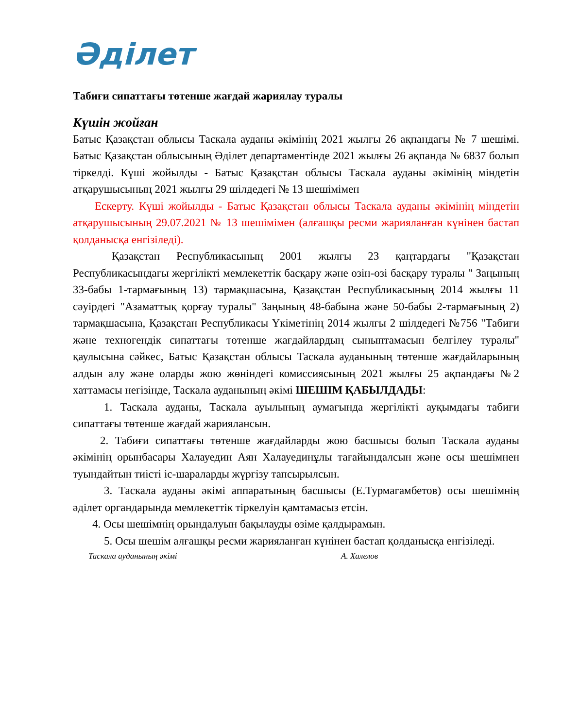Әділет
Табиғи сипаттағы төтенше жағдай жариялау туралы
Күшін жойған
Батыс Қазақстан облысы Таскала ауданы әкімінің 2021 жылғы 26 ақпандағы № 7 шешімі. Батыс Қазақстан облысының Әділет департаментінде 2021 жылғы 26 ақпанда № 6837 болып тіркелді. Күші жойылды - Батыс Қазақстан облысы Таскала ауданы әкімінің міндетін атқарушысының 2021 жылғы 29 шілдедегі № 13 шешімімен
Ескерту. Күші жойылды - Батыс Қазақстан облысы Таскала ауданы әкімінің міндетін атқарушысының 29.07.2021 № 13 шешімімен (алғашқы ресми жарияланған күнінен бастап қолданысқа енгізіледі).
Қазақстан Республикасының 2001 жылғы 23 қаңтардағы "Қазақстан Республикасындағы жергілікті мемлекеттік басқару және өзін-өзі басқару туралы " Заңының 33-бабы 1-тармағының 13) тармақшасына, Қазақстан Республикасының 2014 жылғы 11 сәуірдегі "Азаматтық қорғау туралы" Заңының 48-бабына және 50-бабы 2-тармағының 2) тармақшасына, Қазақстан Республикасы Үкіметінің 2014 жылғы 2 шілдедегі №756 "Табиғи және техногендік сипаттағы төтенше жағдайлардың сыныптамасын белгілеу туралы" қаулысына сәйкес, Батыс Қазақстан облысы Таскала ауданының төтенше жағдайларының алдын алу және оларды жою жөніндегі комиссиясының 2021 жылғы 25 ақпандағы №2 хаттамасы негізінде, Таскала ауданының әкімі ШЕШІМ ҚАБЫЛДАДЫ:
1. Таскала ауданы, Таскала ауылының аумағында жергілікті ауқымдағы табиғи сипаттағы төтенше жағдай жариялансын.
2. Табиғи сипаттағы төтенше жағдайларды жою басшысы болып Таскала ауданы әкімінің орынбасары Халауедин Аян Халауединұлы тағайындалсын және осы шешімнен туындайтын тиісті іс-шараларды жүргізу тапсырылсын.
3. Таскала ауданы әкімі аппаратының басшысы (Е.Турмагамбетов) осы шешімнің әділет органдарында мемлекеттік тіркелуін қамтамасыз етсін.
4. Осы шешімнің орындалуын бақылауды өзіме қалдырамын.
5. Осы шешім алғашқы ресми жарияланған күнінен бастап қолданысқа енгізіледі.
Таскала ауданының әкімі А. Халелов